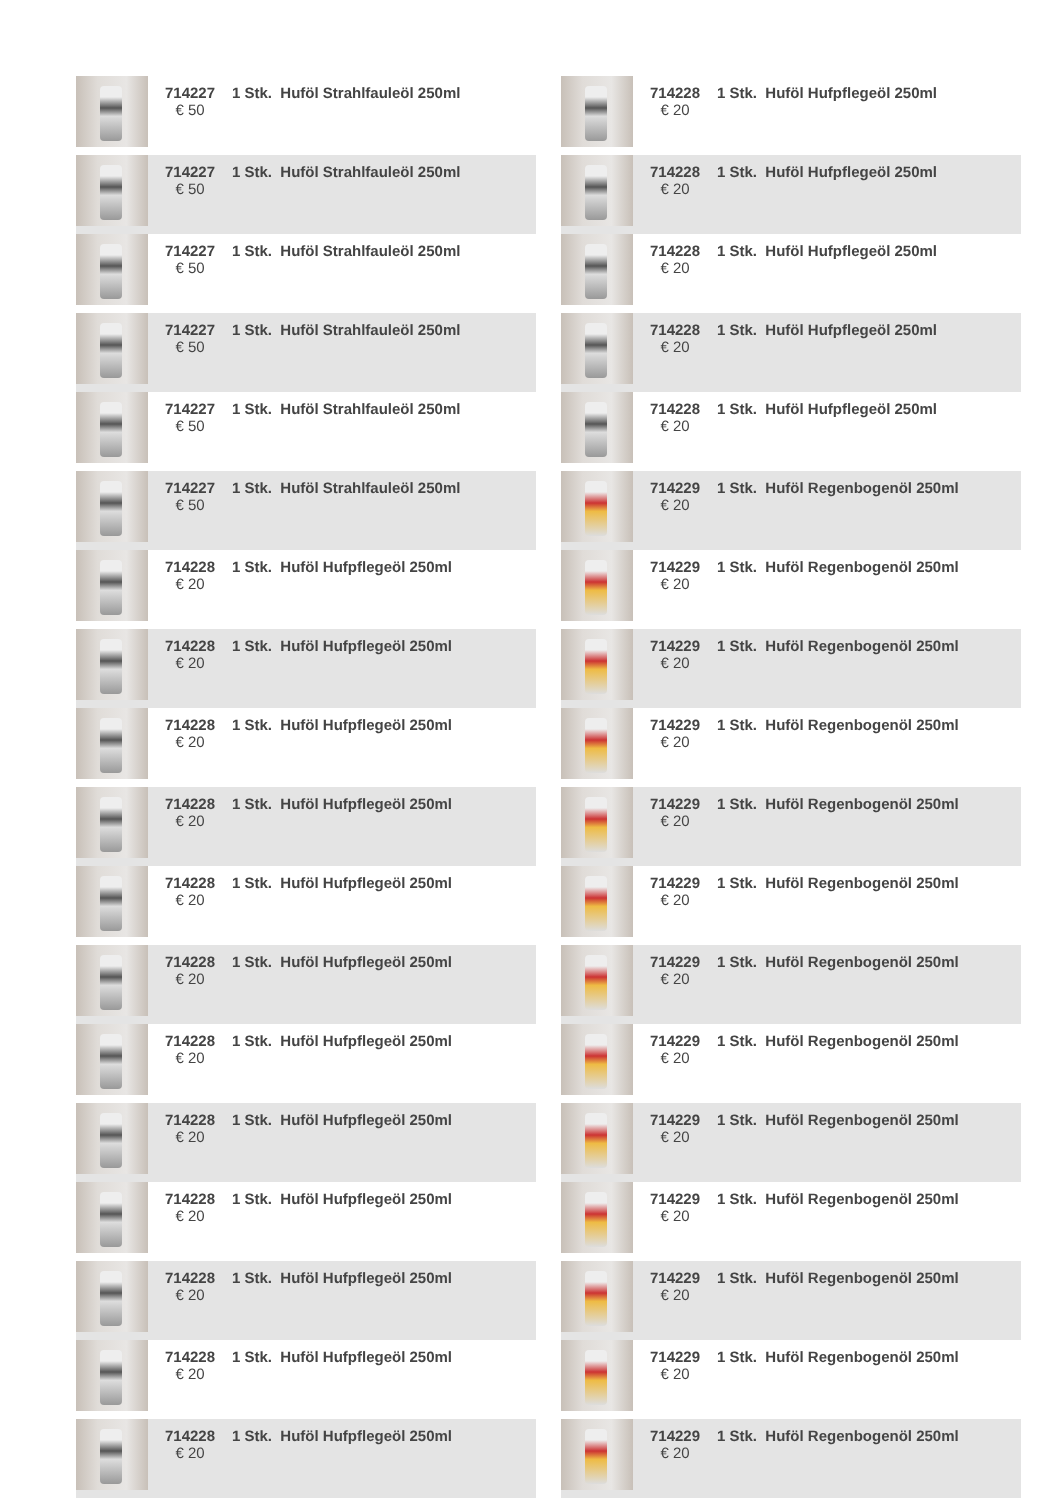| | 714227 € 50 | 1 Stk. Huföl Strahlfauleöl 250ml |
| | 714227 € 50 | 1 Stk. Huföl Strahlfauleöl 250ml |
| | 714227 € 50 | 1 Stk. Huföl Strahlfauleöl 250ml |
| | 714227 € 50 | 1 Stk. Huföl Strahlfauleöl 250ml |
| | 714227 € 50 | 1 Stk. Huföl Strahlfauleöl 250ml |
| | 714227 € 50 | 1 Stk. Huföl Strahlfauleöl 250ml |
| | 714228 € 20 | 1 Stk. Huföl Hufpflegeöl 250ml |
| | 714228 € 20 | 1 Stk. Huföl Hufpflegeöl 250ml |
| | 714228 € 20 | 1 Stk. Huföl Hufpflegeöl 250ml |
| | 714228 € 20 | 1 Stk. Huföl Hufpflegeöl 250ml |
| | 714228 € 20 | 1 Stk. Huföl Hufpflegeöl 250ml |
| | 714228 € 20 | 1 Stk. Huföl Hufpflegeöl 250ml |
| | 714228 € 20 | 1 Stk. Huföl Hufpflegeöl 250ml |
| | 714228 € 20 | 1 Stk. Huföl Hufpflegeöl 250ml |
| | 714228 € 20 | 1 Stk. Huföl Hufpflegeöl 250ml |
| | 714228 € 20 | 1 Stk. Huföl Hufpflegeöl 250ml |
| | 714228 € 20 | 1 Stk. Huföl Hufpflegeöl 250ml |
| | 714228 € 20 | 1 Stk. Huföl Hufpflegeöl 250ml |
| | 714228 € 20 | 1 Stk. Huföl Hufpflegeöl 250ml |
| | 714228 € 20 | 1 Stk. Huföl Hufpflegeöl 250ml |
| | 714228 € 20 | 1 Stk. Huföl Hufpflegeöl 250ml |
| | 714228 € 20 | 1 Stk. Huföl Hufpflegeöl 250ml |
| | 714228 € 20 | 1 Stk. Huföl Hufpflegeöl 250ml |
| | 714229 € 20 | 1 Stk. Huföl Regenbogenöl 250ml |
| | 714229 € 20 | 1 Stk. Huföl Regenbogenöl 250ml |
| | 714229 € 20 | 1 Stk. Huföl Regenbogenöl 250ml |
| | 714229 € 20 | 1 Stk. Huföl Regenbogenöl 250ml |
| | 714229 € 20 | 1 Stk. Huföl Regenbogenöl 250ml |
| | 714229 € 20 | 1 Stk. Huföl Regenbogenöl 250ml |
| | 714229 € 20 | 1 Stk. Huföl Regenbogenöl 250ml |
| | 714229 € 20 | 1 Stk. Huföl Regenbogenöl 250ml |
| | 714229 € 20 | 1 Stk. Huföl Regenbogenöl 250ml |
| | 714229 € 20 | 1 Stk. Huföl Regenbogenöl 250ml |
| | 714229 € 20 | 1 Stk. Huföl Regenbogenöl 250ml |
| | 714229 € 20 | 1 Stk. Huföl Regenbogenöl 250ml |
| | 714229 € 20 | 1 Stk. Huföl Regenbogenöl 250ml |